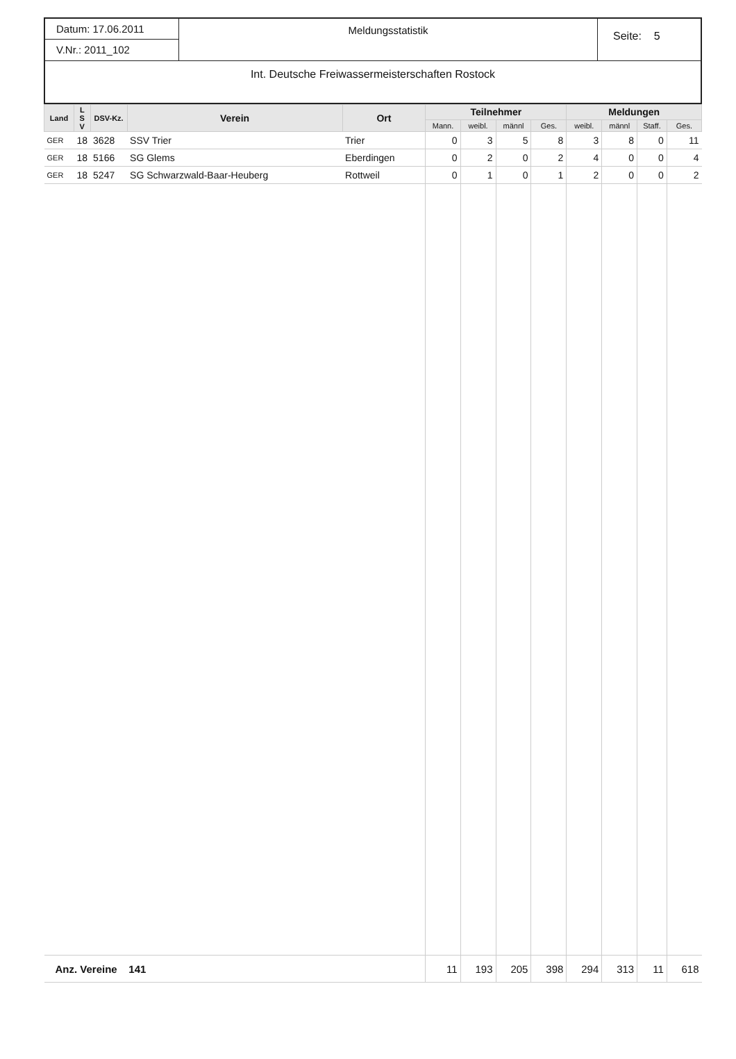Datum: 17.06.2011
V.Nr.: 2011_102
Meldungsstatistik
Seite: 5
Int. Deutsche Freiwassermeisterschaften Rostock
| Land | L S V | DSV-Kz. | Verein | Ort | Teilnehmer | | | | Meldungen | | | |
| --- | --- | --- | --- | --- | --- | --- | --- | --- | --- | --- | --- | --- |
| | | | | | Mann. | weibl. | männl | Ges. | weibl. | männl | Staff. | Ges. |
| GER | 18 | 3628 | SSV Trier | Trier | 0 | 3 | 5 | 8 | 3 | 8 | 0 | 11 |
| GER | 18 | 5166 | SG Glems | Eberdingen | 0 | 2 | 0 | 2 | 4 | 0 | 0 | 4 |
| GER | 18 | 5247 | SG Schwarzwald-Baar-Heuberg | Rottweil | 0 | 1 | 0 | 1 | 2 | 0 | 0 | 2 |
| Anz. Vereine 141 | | | | | 11 | 193 | 205 | 398 | 294 | 313 | 11 | 618 |